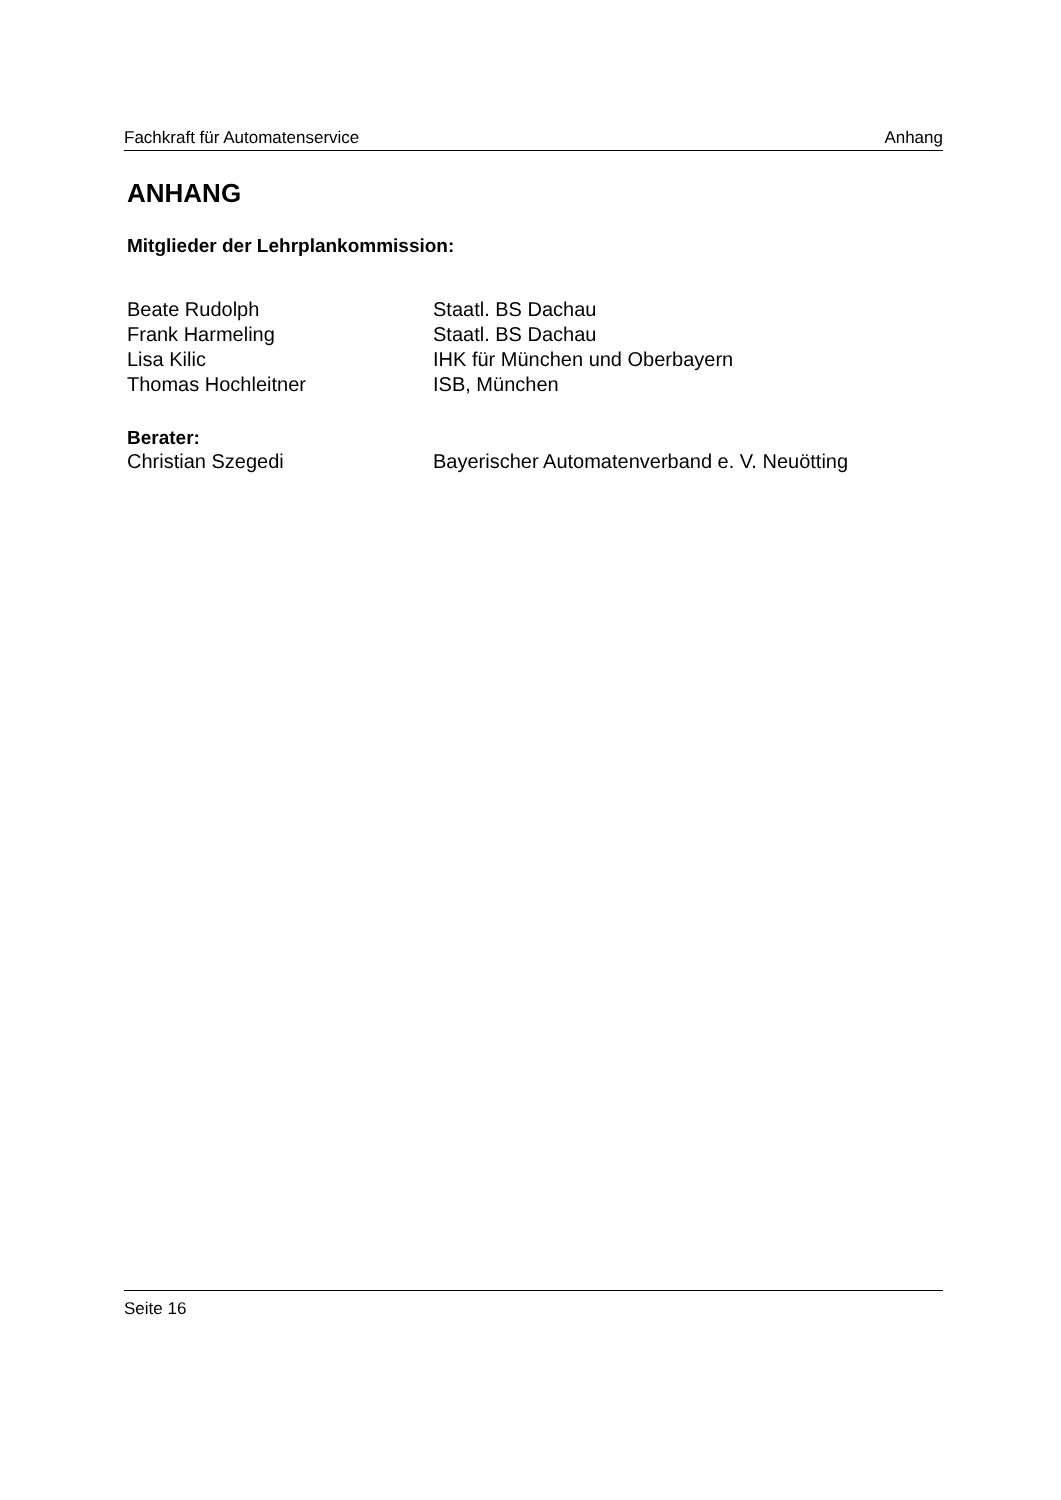Fachkraft für Automatenservice Anhang
ANHANG
Mitglieder der Lehrplankommission:
Beate Rudolph Staatl. BS Dachau
Frank Harmeling Staatl. BS Dachau
Lisa Kilic IHK für München und Oberbayern
Thomas Hochleitner ISB, München
Berater:
Christian Szegedi Bayerischer Automatenverband e. V. Neuötting
Seite 16